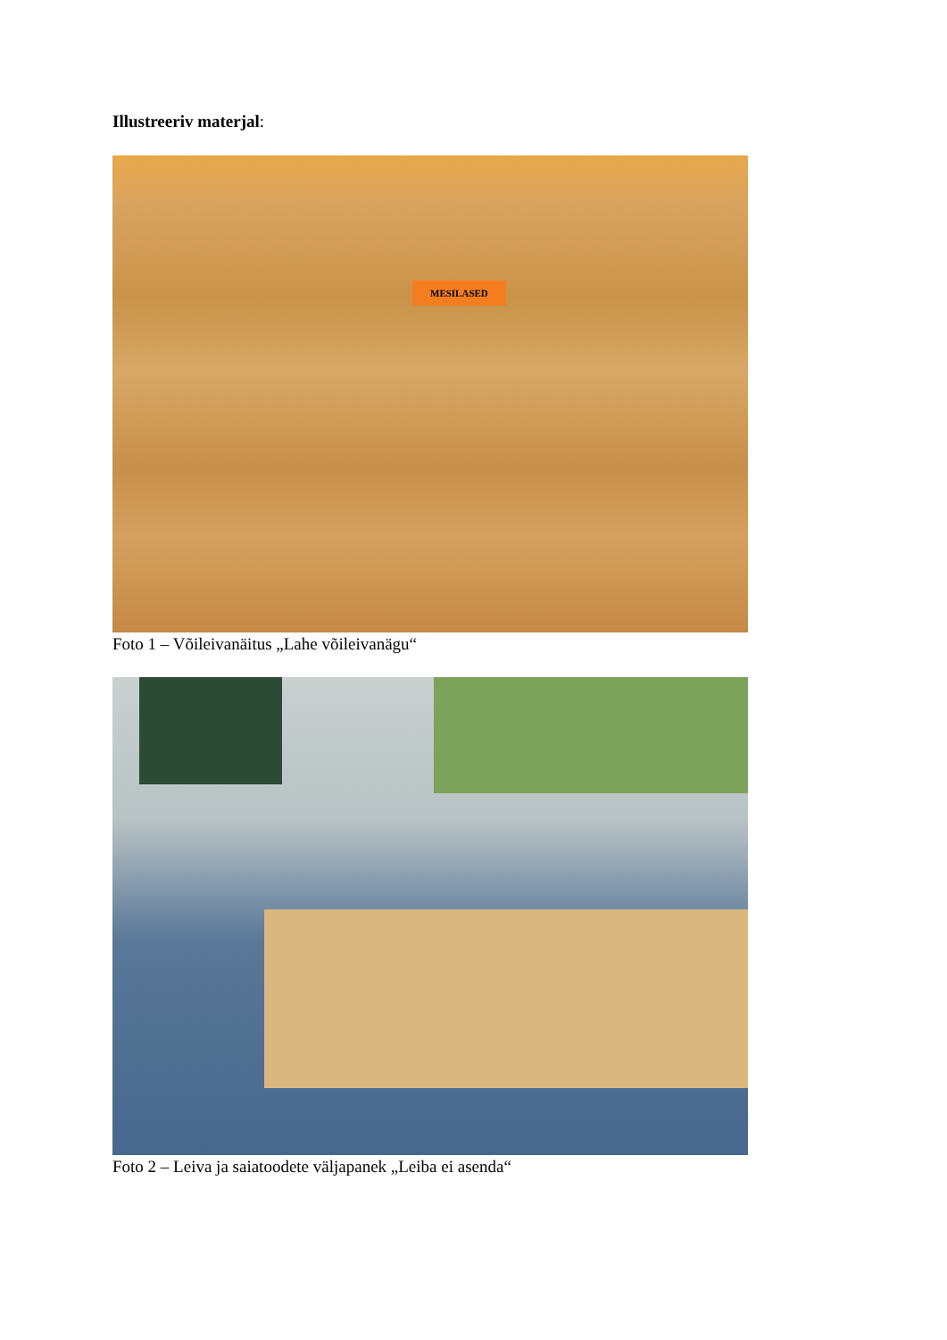Illustreeriv materjal:
MESILASED
Foto 1 – Võileivanäitus „Lahe võileivanägu“
Foto 2 – Leiva ja saiatoodete väljapanek „Leiba ei asenda“